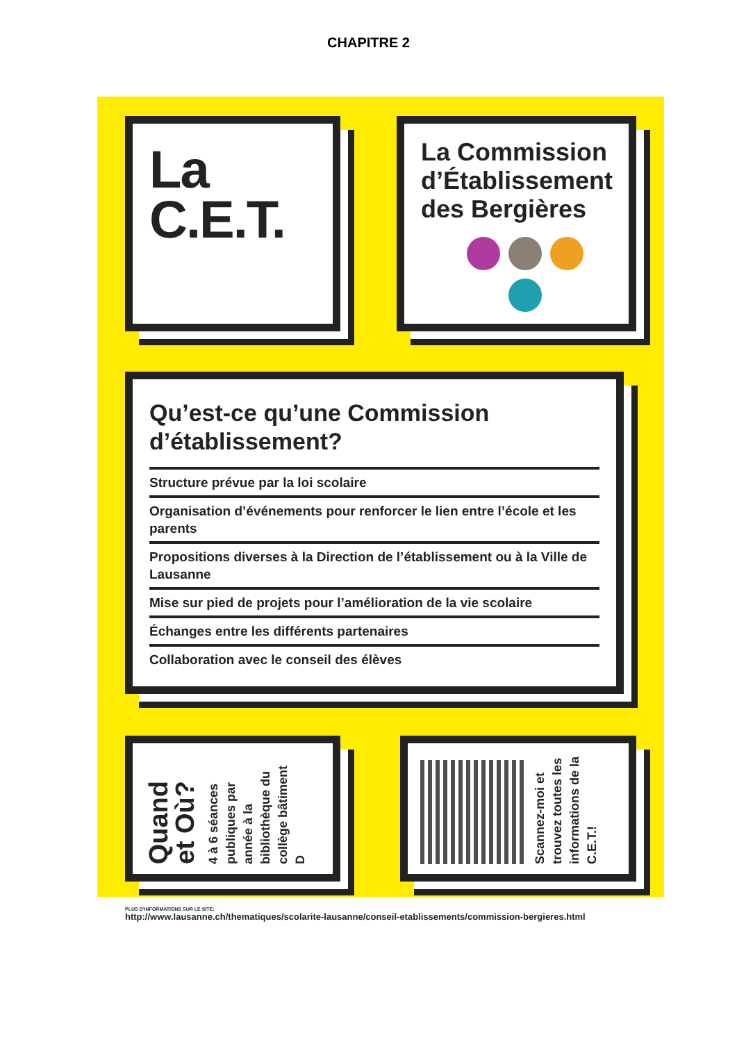CHAPITRE 2
La
C.E.T.
La Commission d’Établissement des Bergières
Qu’est-ce qu’une Commission d’établissement?
Structure prévue par la loi scolaire
Organisation d’événements pour renforcer le lien entre l’école et les parents
Propositions diverses à la Direction de l’établissement ou à la Ville de Lausanne
Mise sur pied de projets pour l’amélioration de la vie scolaire
Échanges entre les différents partenaires
Collaboration avec le conseil des élèves
Quand
et Où?
4 à 6 séances publiques par année à la bibliothèque du collège bâtiment D
Scannez-moi et trouvez toutes les informations de la C.E.T.!
PLUS D’INFORMATIONS SUR LE SITE:
http://www.lausanne.ch/thematiques/scolarite-lausanne/conseil-etablissements/commission-bergieres.html